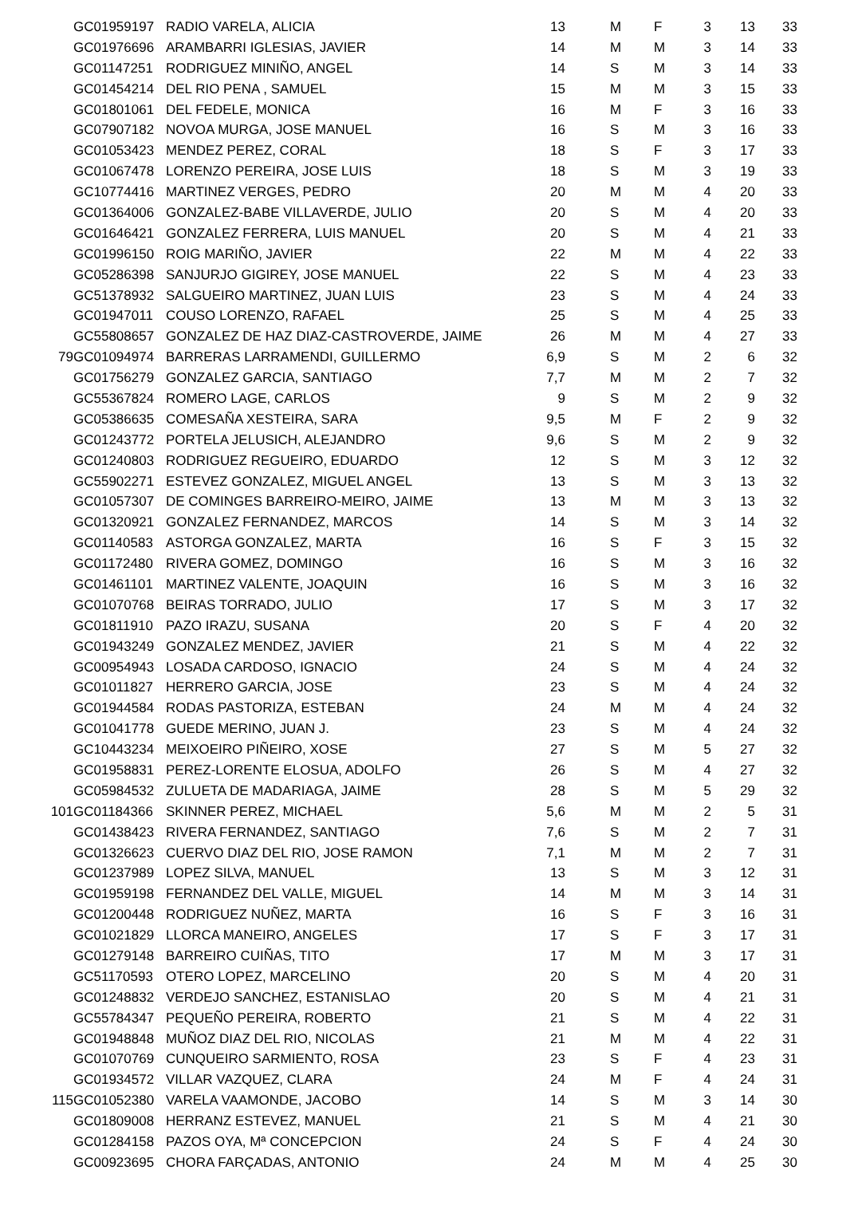| | GC01959197 | RADIO VARELA, ALICIA | 13 | M | F | 3 | 13 | 33 |
| | GC01976696 | ARAMBARRI IGLESIAS, JAVIER | 14 | M | M | 3 | 14 | 33 |
| | GC01147251 | RODRIGUEZ MINIÑO, ANGEL | 14 | S | M | 3 | 14 | 33 |
| | GC01454214 | DEL RIO PENA , SAMUEL | 15 | M | M | 3 | 15 | 33 |
| | GC01801061 | DEL FEDELE, MONICA | 16 | M | F | 3 | 16 | 33 |
| | GC07907182 | NOVOA MURGA, JOSE MANUEL | 16 | S | M | 3 | 16 | 33 |
| | GC01053423 | MENDEZ PEREZ, CORAL | 18 | S | F | 3 | 17 | 33 |
| | GC01067478 | LORENZO PEREIRA, JOSE LUIS | 18 | S | M | 3 | 19 | 33 |
| | GC10774416 | MARTINEZ VERGES, PEDRO | 20 | M | M | 4 | 20 | 33 |
| | GC01364006 | GONZALEZ-BABE VILLAVERDE, JULIO | 20 | S | M | 4 | 20 | 33 |
| | GC01646421 | GONZALEZ FERRERA, LUIS MANUEL | 20 | S | M | 4 | 21 | 33 |
| | GC01996150 | ROIG MARIÑO, JAVIER | 22 | M | M | 4 | 22 | 33 |
| | GC05286398 | SANJURJO GIGIREY, JOSE MANUEL | 22 | S | M | 4 | 23 | 33 |
| | GC51378932 | SALGUEIRO MARTINEZ, JUAN LUIS | 23 | S | M | 4 | 24 | 33 |
| | GC01947011 | COUSO LORENZO, RAFAEL | 25 | S | M | 4 | 25 | 33 |
| | GC55808657 | GONZALEZ DE HAZ DIAZ-CASTROVERDE, JAIME | 26 | M | M | 4 | 27 | 33 |
| 79 | GC01094974 | BARRERAS LARRAMENDI, GUILLERMO | 6,9 | S | M | 2 | 6 | 32 |
| | GC01756279 | GONZALEZ GARCIA, SANTIAGO | 7,7 | M | M | 2 | 7 | 32 |
| | GC55367824 | ROMERO LAGE, CARLOS | 9 | S | M | 2 | 9 | 32 |
| | GC05386635 | COMESAÑA XESTEIRA, SARA | 9,5 | M | F | 2 | 9 | 32 |
| | GC01243772 | PORTELA JELUSICH, ALEJANDRO | 9,6 | S | M | 2 | 9 | 32 |
| | GC01240803 | RODRIGUEZ REGUEIRO, EDUARDO | 12 | S | M | 3 | 12 | 32 |
| | GC55902271 | ESTEVEZ GONZALEZ, MIGUEL ANGEL | 13 | S | M | 3 | 13 | 32 |
| | GC01057307 | DE COMINGES BARREIRO-MEIRO, JAIME | 13 | M | M | 3 | 13 | 32 |
| | GC01320921 | GONZALEZ FERNANDEZ, MARCOS | 14 | S | M | 3 | 14 | 32 |
| | GC01140583 | ASTORGA GONZALEZ, MARTA | 16 | S | F | 3 | 15 | 32 |
| | GC01172480 | RIVERA GOMEZ, DOMINGO | 16 | S | M | 3 | 16 | 32 |
| | GC01461101 | MARTINEZ VALENTE, JOAQUIN | 16 | S | M | 3 | 16 | 32 |
| | GC01070768 | BEIRAS TORRADO, JULIO | 17 | S | M | 3 | 17 | 32 |
| | GC01811910 | PAZO IRAZU, SUSANA | 20 | S | F | 4 | 20 | 32 |
| | GC01943249 | GONZALEZ MENDEZ, JAVIER | 21 | S | M | 4 | 22 | 32 |
| | GC00954943 | LOSADA CARDOSO, IGNACIO | 24 | S | M | 4 | 24 | 32 |
| | GC01011827 | HERRERO GARCIA, JOSE | 23 | S | M | 4 | 24 | 32 |
| | GC01944584 | RODAS PASTORIZA, ESTEBAN | 24 | M | M | 4 | 24 | 32 |
| | GC01041778 | GUEDE MERINO, JUAN J. | 23 | S | M | 4 | 24 | 32 |
| | GC10443234 | MEIXOEIRO PIÑEIRO, XOSE | 27 | S | M | 5 | 27 | 32 |
| | GC01958831 | PEREZ-LORENTE ELOSUA, ADOLFO | 26 | S | M | 4 | 27 | 32 |
| | GC05984532 | ZULUETA DE MADARIAGA, JAIME | 28 | S | M | 5 | 29 | 32 |
| 101 | GC01184366 | SKINNER PEREZ, MICHAEL | 5,6 | M | M | 2 | 5 | 31 |
| | GC01438423 | RIVERA FERNANDEZ, SANTIAGO | 7,6 | S | M | 2 | 7 | 31 |
| | GC01326623 | CUERVO DIAZ DEL RIO, JOSE RAMON | 7,1 | M | M | 2 | 7 | 31 |
| | GC01237989 | LOPEZ SILVA, MANUEL | 13 | S | M | 3 | 12 | 31 |
| | GC01959198 | FERNANDEZ DEL VALLE, MIGUEL | 14 | M | M | 3 | 14 | 31 |
| | GC01200448 | RODRIGUEZ NUÑEZ, MARTA | 16 | S | F | 3 | 16 | 31 |
| | GC01021829 | LLORCA MANEIRO, ANGELES | 17 | S | F | 3 | 17 | 31 |
| | GC01279148 | BARREIRO CUIÑAS, TITO | 17 | M | M | 3 | 17 | 31 |
| | GC51170593 | OTERO LOPEZ, MARCELINO | 20 | S | M | 4 | 20 | 31 |
| | GC01248832 | VERDEJO SANCHEZ, ESTANISLAO | 20 | S | M | 4 | 21 | 31 |
| | GC55784347 | PEQUEÑO PEREIRA, ROBERTO | 21 | S | M | 4 | 22 | 31 |
| | GC01948848 | MUÑOZ DIAZ DEL RIO, NICOLAS | 21 | M | M | 4 | 22 | 31 |
| | GC01070769 | CUNQUEIRO SARMIENTO, ROSA | 23 | S | F | 4 | 23 | 31 |
| | GC01934572 | VILLAR VAZQUEZ, CLARA | 24 | M | F | 4 | 24 | 31 |
| 115 | GC01052380 | VARELA VAAMONDE, JACOBO | 14 | S | M | 3 | 14 | 30 |
| | GC01809008 | HERRANZ ESTEVEZ, MANUEL | 21 | S | M | 4 | 21 | 30 |
| | GC01284158 | PAZOS OYA, Mª CONCEPCION | 24 | S | F | 4 | 24 | 30 |
| | GC00923695 | CHORA FARÇADAS, ANTONIO | 24 | M | M | 4 | 25 | 30 |